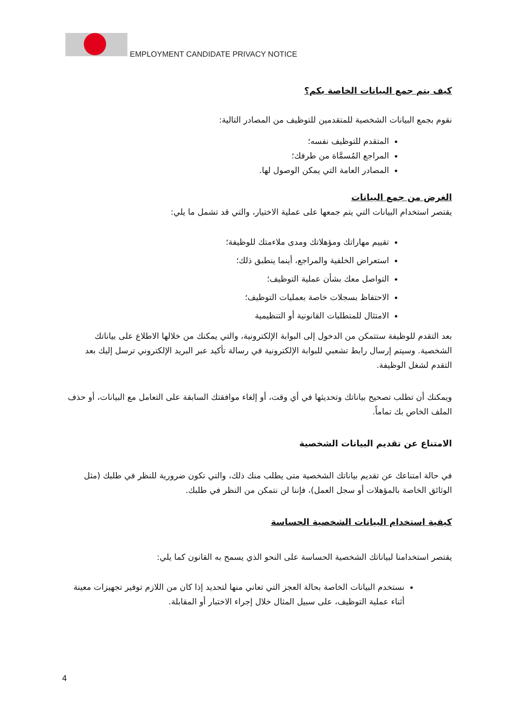EMPLOYMENT CANDIDATE PRIVACY NOTICE
كيف يتم جمع البيانات الخاصة بكم؟
نقوم بجمع البيانات الشخصية للمتقدمين للتوظيف من المصادر التالية:
المتقدم للتوظيف نفسه؛
المراجع المُسمَّاة من طرفك؛
المصادر العامة التي يمكن الوصول لها.
الغرض من جمع البيانات
يقتصر استخدام البيانات التي يتم جمعها على عملية الاختيار، والتي قد تشمل ما يلي:
تقييم مهاراتك ومؤهلاتك ومدى ملاءمتك للوظيفة؛
استعراض الخلفية والمراجع، أينما ينطبق ذلك؛
التواصل معك بشأن عملية التوظيف؛
الاحتفاظ بسجلات خاصة بعمليات التوظيف؛
الامتثال للمتطلبات القانونية أو التنظيمية
بعد التقدم للوظيفة ستتمكن من الدخول إلى البوابة الإلكترونية، والتي يمكنك من خلالها الاطلاع على بياناتك الشخصية. وسيتم إرسال رابط تشعبي للبوابة الإلكترونية في رسالة تأكيد عبر البريد الإلكتروني ترسل إليك بعد التقدم لشغل الوظيفة.
ويمكنك أن تطلب تصحيح بياناتك وتحديثها في أي وقت، أو إلغاء موافقتك السابقة على التعامل مع البيانات، أو حذف الملف الخاص بك تماماً.
الامتناع عن تقديم البيانات الشخصية
في حالة امتناعك عن تقديم بياناتك الشخصية متى يطلب منك ذلك، والتي تكون ضرورية للنظر في طلبك (مثل الوثائق الخاصة بالمؤهلات أو سجل العمل)، فإننا لن نتمكن من النظر في طلبك.
كيفية استخدام البيانات الشخصية الحساسة
يقتصر استخدامنا لبياناتك الشخصية الحساسة على النحو الذي يسمح به القانون كما يلي:
نستخدم البيانات الخاصة بحالة العجز التي تعاني منها لتحديد إذا كان من اللازم توفير تجهيزات معينة أثناء عملية التوظيف، على سبيل المثال خلال إجراء الاختبار أو المقابلة.
4